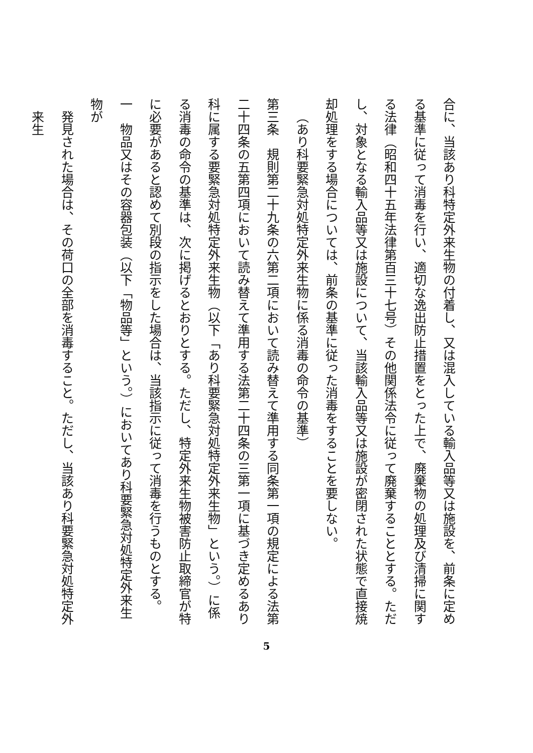合に、当該あり科特定外来生物の付着し、又は混入している輸入品等又は施設を、前条に定める基準に従って消毒を行い、適切な逸出防止措置をとった上で、廃棄物の処理及び清掃に関する法律（昭和四十五年法律第百三十七号）その他関係法令に従って廃棄することとする。ただし、対象となる輸入品等又は施設について、当該輸入品等又は施設が密閉された状態で直接焼却処理をする場合については、前条の基準に従った消毒をすることを要しない。
（あり科要緊急対処特定外来生物に係る消毒の命令の基準）
第三条　規則第二十九条の六第二項において読み替えて準用する同条第一項の規定による法第二十四条の五第四項において読み替えて準用する法第二十四条の三第一項に基づき定めるあり科に属する要緊急対処特定外来生物（以下「あり科要緊急対処特定外来生物」という。）に係る消毒の命令の基準は、次に掲げるとおりとする。ただし、特定外来生物被害防止取締官が特に必要があると認めて別段の指示をした場合は、当該指示に従って消毒を行うものとする。
一　物品又はその容器包装（以下「物品等」という。）においてあり科要緊急対処特定外来生物が
発見された場合は、その荷口の全部を消毒すること。ただし、当該あり科要緊急対処特定外来生
5